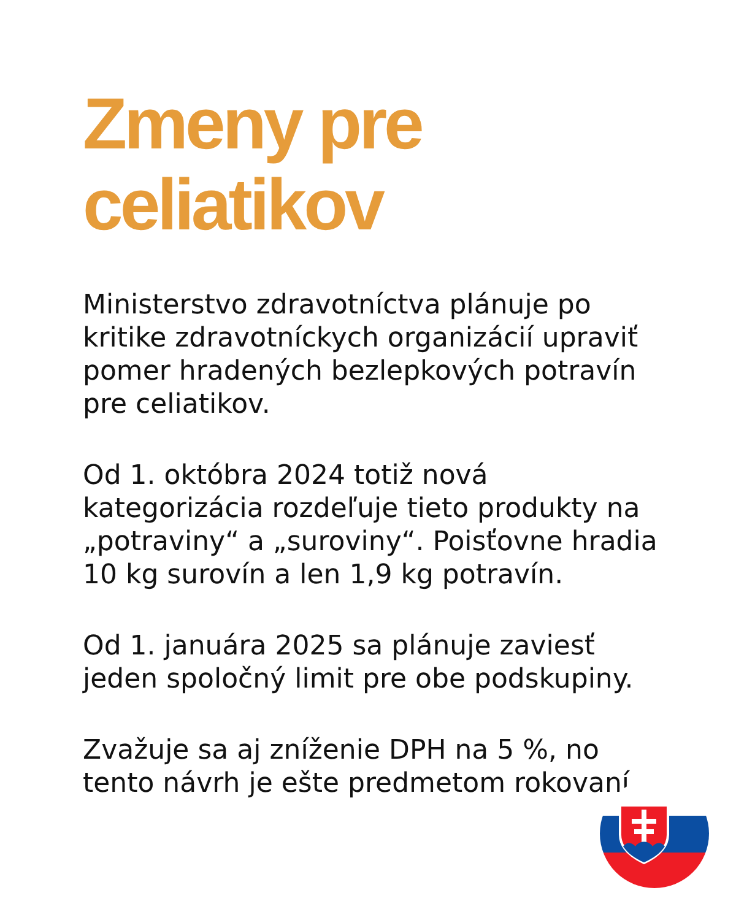Zmeny pre
celiatikov
Ministerstvo zdravotníctva plánuje po kritike zdravotníckych organizácií upraviť pomer hradených bezlepkových potravín pre celiatikov.
Od 1. októbra 2024 totiž nová kategorizácia rozdeľuje tieto produkty na „potraviny“ a „suroviny“. Poisťovne hradia 10 kg surovín a len 1,9 kg potravín.
Od 1. januára 2025 sa plánuje zaviesť jeden spoločný limit pre obe podskupiny.
Zvažuje sa aj zníženie DPH na 5 %, no tento návrh je ešte predmetom rokovaní.